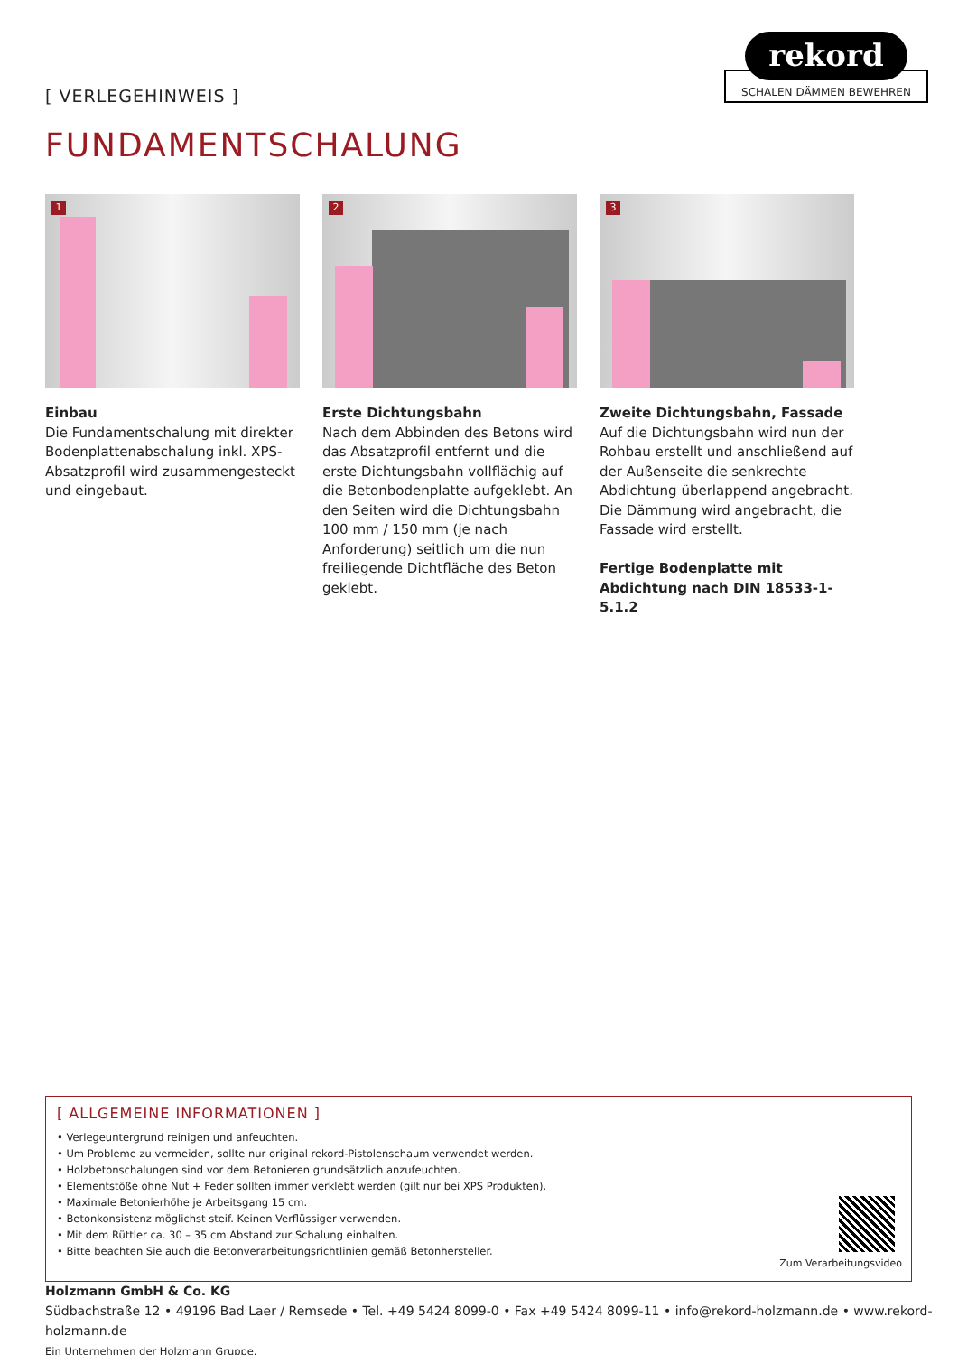[ VERLEGEHINWEIS ]
rekord
SCHALEN DÄMMEN BEWEHREN
FUNDAMENTSCHALUNG
1
Einbau
Die Fundamentschalung mit direkter Bodenplattenabschalung inkl. XPS-Absatzprofil wird zusammengesteckt und eingebaut.
2
Erste Dichtungsbahn
Nach dem Abbinden des Betons wird das Absatzprofil entfernt und die erste Dichtungsbahn vollflächig auf die Betonbodenplatte aufgeklebt. An den Seiten wird die Dichtungsbahn 100 mm / 150 mm (je nach Anforderung) seitlich um die nun freiliegende Dichtfläche des Beton geklebt.
3
Zweite Dichtungsbahn, Fassade
Auf die Dichtungsbahn wird nun der Rohbau erstellt und anschließend auf der Außenseite die senkrechte Abdichtung überlappend angebracht. Die Dämmung wird angebracht, die Fassade wird erstellt.
Fertige Bodenplatte mit Abdichtung nach DIN 18533-1-5.1.2
[ ALLGEMEINE INFORMATIONEN ]
• Verlegeuntergrund reinigen und anfeuchten.
• Um Probleme zu vermeiden, sollte nur original rekord-Pistolenschaum verwendet werden.
• Holzbetonschalungen sind vor dem Betonieren grundsätzlich anzufeuchten.
• Elementstöße ohne Nut + Feder sollten immer verklebt werden (gilt nur bei XPS Produkten).
• Maximale Betonierhöhe je Arbeitsgang 15 cm.
• Betonkonsistenz möglichst steif. Keinen Verflüssiger verwenden.
• Mit dem Rüttler ca. 30 – 35 cm Abstand zur Schalung einhalten.
• Bitte beachten Sie auch die Betonverarbeitungsrichtlinien gemäß Betonhersteller.
Zum Verarbeitungsvideo
Holzmann GmbH & Co. KG
Südbachstraße 12 • 49196 Bad Laer / Remsede • Tel. +49 5424 8099-0 • Fax +49 5424 8099-11 • info@rekord-holzmann.de • www.rekord-holzmann.de
Ein Unternehmen der Holzmann Gruppe.